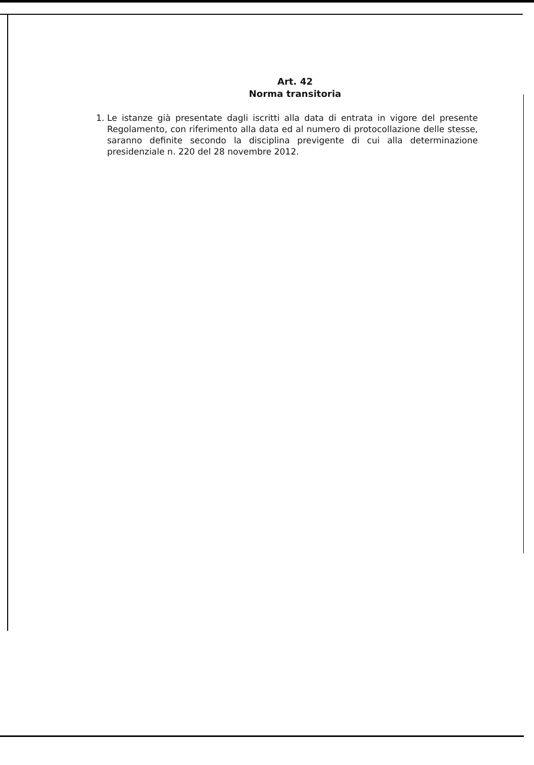Art. 42
Norma transitoria
1. Le istanze già presentate dagli iscritti alla data di entrata in vigore del presente Regolamento, con riferimento alla data ed al numero di protocollazione delle stesse, saranno definite secondo la disciplina previgente di cui alla determinazione presidenziale n. 220 del 28 novembre 2012.